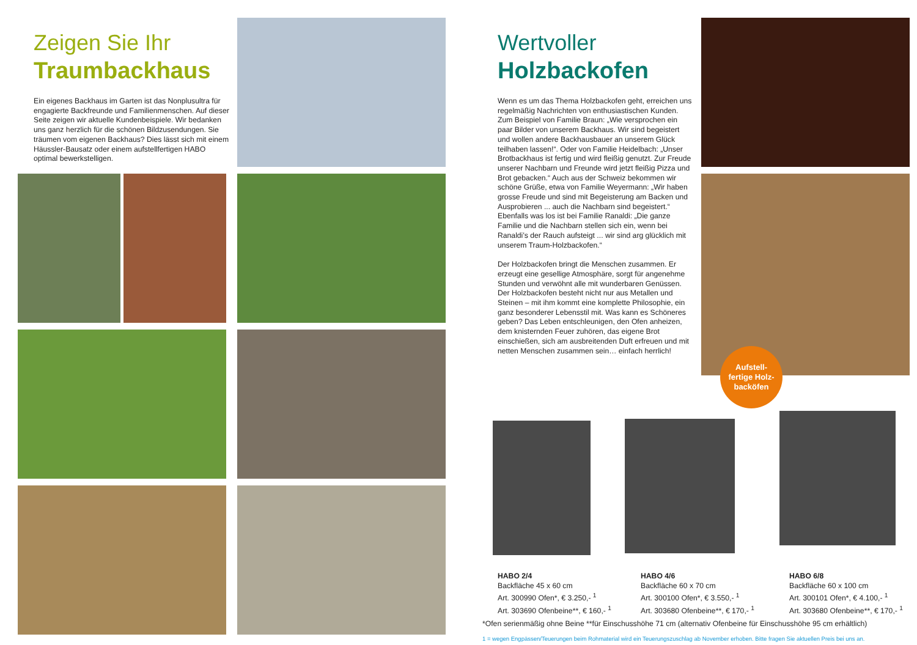Zeigen Sie Ihr
Traumbackhaus
Ein eigenes Backhaus im Garten ist das Nonplusultra für engagierte Backfreunde und Familienmenschen. Auf dieser Seite zeigen wir aktuelle Kundenbeispiele. Wir bedanken uns ganz herzlich für die schönen Bild­zusendungen. Sie träumen vom eigenen Backhaus? Dies lässt sich mit einem Häussler-Bausatz oder einem aufstellfertigen HABO optimal bewerkstelligen.
Wertvoller
Holzbackofen
Wenn es um das Thema Holzbackofen geht, erreichen uns regelmäßig Nachrichten von enthusiastischen Kunden. Zum Beispiel von Familie Braun: „Wie ver­sprochen ein paar Bilder von unserem Backhaus. Wir sind begeistert und wollen andere Backhausbauer an unserem Glück teilhaben lassen!“. Oder von Familie Heidelbach: „Unser Brotbackhaus ist fertig und wird fleißig genutzt. Zur Freude unserer Nachbarn und Freunde wird jetzt fleißig Pizza und Brot gebacken.“ Auch aus der Schweiz bekommen wir schöne Grüße, etwa von Familie Weyermann: „Wir haben grosse Freu­de und sind mit Begeisterung am Backen und Auspro­bieren ... auch die Nachbarn sind begeistert.“ Ebenfalls was los ist bei Familie Ranaldi: „Die ganze Familie und die Nachbarn stellen sich ein, wenn bei Ranaldi’s der Rauch aufsteigt ... wir sind arg glücklich mit unserem Traum-Holzbackofen.“
Der Holzbackofen bringt die Menschen zusammen. Er erzeugt eine gesellige Atmosphäre, sorgt für an­genehme Stunden und verwöhnt alle mit wunderbaren Genüssen. Der Holzbackofen besteht nicht nur aus Metallen und Steinen – mit ihm kommt eine komplette Philosophie, ein ganz besonderer Lebensstil mit. Was kann es Schöneres geben? Das Leben entschleunigen, den Ofen anheizen, dem knisternden Feuer zuhören, das eigene Brot einschießen, sich am ausbreitenden Duft erfreuen und mit netten Menschen zusammen sein… einfach herrlich!
Aufstell-
fertige Holz-
backöfen
HABO 2/4
Backfläche 45 x 60 cm
Art. 300990 Ofen*, € 3.250,- <sup>1</sup>
Art. 303690 Ofenbeine**, € 160,- <sup>1</sup>
HABO 4/6
Backfläche 60 x 70 cm
Art. 300100 Ofen*, € 3.550,- <sup>1</sup>
Art. 303680 Ofenbeine**, € 170,- <sup>1</sup>
HABO 6/8
Backfläche 60 x 100 cm
Art. 300101 Ofen*, € 4.100,- <sup>1</sup>
Art. 303680 Ofenbeine**, € 170,- <sup>1</sup>
*Ofen serienmäßig ohne Beine **für Einschusshöhe 71 cm (alternativ Ofenbeine für Einschusshöhe 95 cm erhältlich)
1 = wegen Engpässen/Teuerungen beim Rohmaterial wird ein Teuerungszuschlag ab November erhoben. Bitte fragen Sie aktuellen Preis bei uns an.